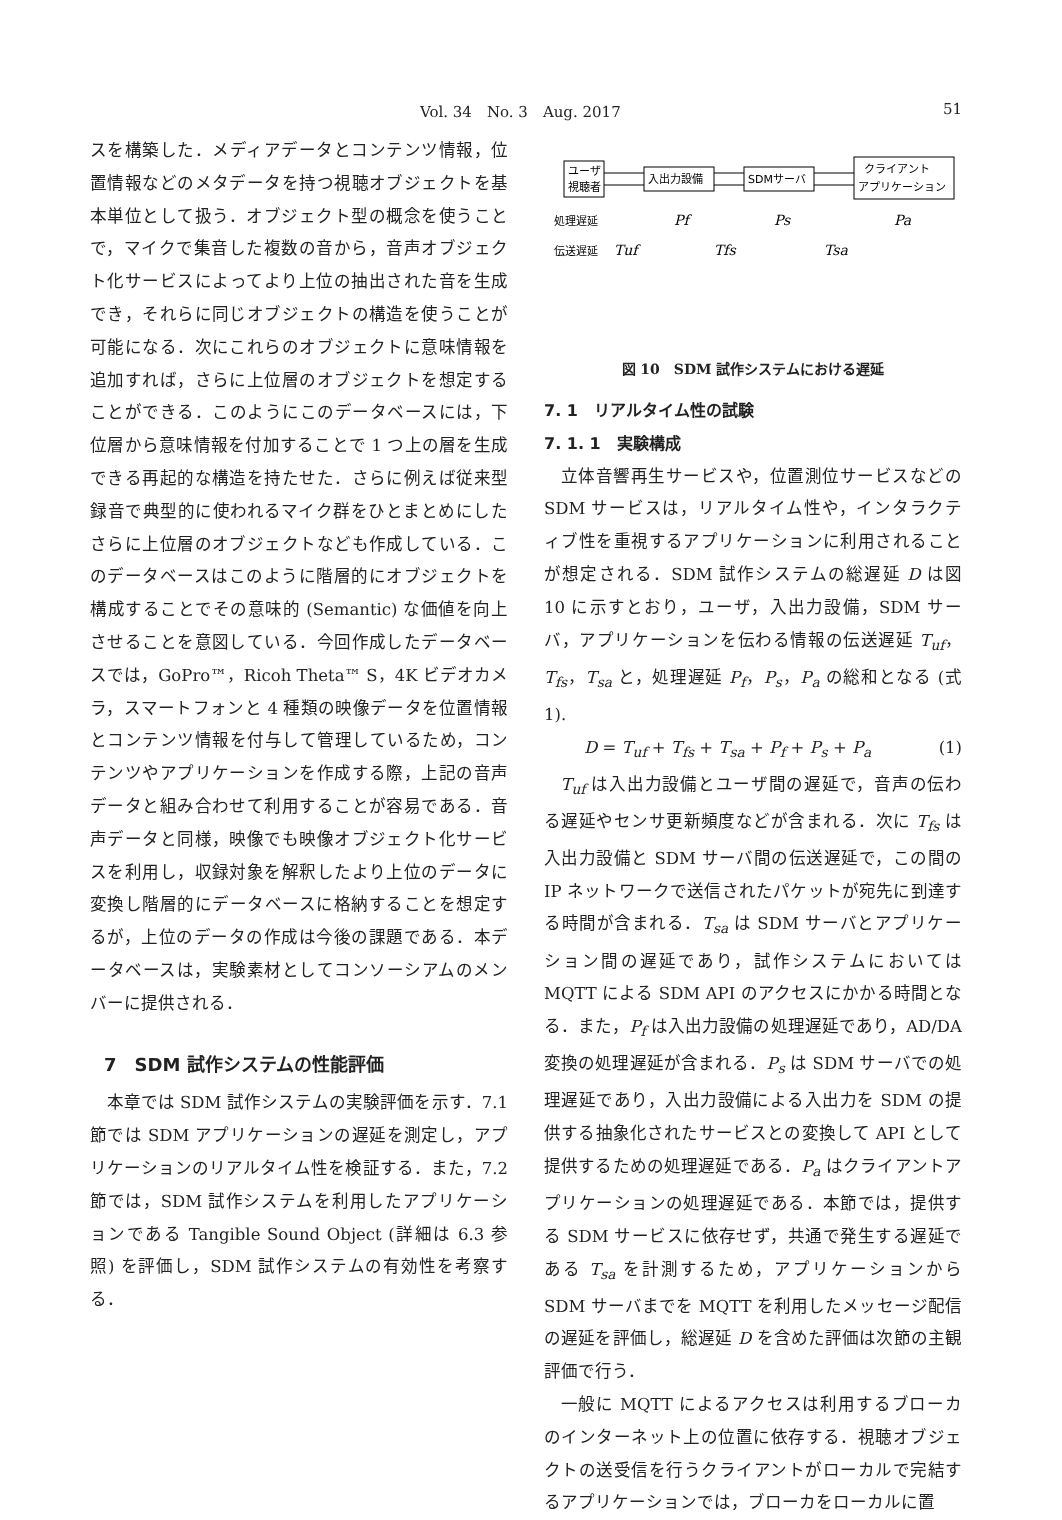Vol. 34　No. 3　Aug. 2017 51
スを構築した．メディアデータとコンテンツ情報，位置情報などのメタデータを持つ視聴オブジェクトを基本単位として扱う．オブジェクト型の概念を使うことで，マイクで集音した複数の音から，音声オブジェクト化サービスによってより上位の抽出された音を生成でき，それらに同じオブジェクトの構造を使うことが可能になる．次にこれらのオブジェクトに意味情報を追加すれば，さらに上位層のオブジェクトを想定することができる．このようにこのデータベースには，下位層から意味情報を付加することで 1 つ上の層を生成できる再起的な構造を持たせた．さらに例えば従来型録音で典型的に使われるマイク群をひとまとめにしたさらに上位層のオブジェクトなども作成している．このデータベースはこのように階層的にオブジェクトを構成することでその意味的 (Semantic) な価値を向上させることを意図している．今回作成したデータベースでは，GoPro™，Ricoh Theta™ S，4K ビデオカメラ，スマートフォンと 4 種類の映像データを位置情報とコンテンツ情報を付与して管理しているため，コンテンツやアプリケーションを作成する際，上記の音声データと組み合わせて利用することが容易である．音声データと同様，映像でも映像オブジェクト化サービスを利用し，収録対象を解釈したより上位のデータに変換し階層的にデータベースに格納することを想定するが，上位のデータの作成は今後の課題である．本データベースは，実験素材としてコンソーシアムのメンバーに提供される．
7　SDM 試作システムの性能評価
本章では SDM 試作システムの実験評価を示す．7.1 節では SDM アプリケーションの遅延を測定し，アプリケーションのリアルタイム性を検証する．また，7.2 節では，SDM 試作システムを利用したアプリケーションである Tangible Sound Object (詳細は 6.3 参照) を評価し，SDM 試作システムの有効性を考察する．
ユーザ
視聴者
入出力設備
SDMサーバ
クライアント
アプリケーション
処理遅延
伝送遅延
Pf
Ps
Pa
Tuf
Tfs
Tsa
図 10　SDM 試作システムにおける遅延
7. 1　リアルタイム性の試験
7. 1. 1　実験構成
立体音響再生サービスや，位置測位サービスなどの SDM サービスは，リアルタイム性や，インタラクティブ性を重視するアプリケーションに利用されることが想定される．SDM 試作システムの総遅延 D は図 10 に示すとおり，ユーザ，入出力設備，SDM サーバ，アプリケーションを伝わる情報の伝送遅延 T<sub>uf</sub>，T<sub>fs</sub>，T<sub>sa</sub> と，処理遅延 P<sub>f</sub>，P<sub>s</sub>，P<sub>a</sub> の総和となる (式 1).
D = T<sub>uf</sub> + T<sub>fs</sub> + T<sub>sa</sub> + P<sub>f</sub> + P<sub>s</sub> + P<sub>a</sub> (1)
T<sub>uf</sub> は入出力設備とユーザ間の遅延で，音声の伝わる遅延やセンサ更新頻度などが含まれる．次に T<sub>fs</sub> は入出力設備と SDM サーバ間の伝送遅延で，この間の IP ネットワークで送信されたパケットが宛先に到達する時間が含まれる．T<sub>sa</sub> は SDM サーバとアプリケーション間の遅延であり，試作システムにおいては MQTT による SDM API のアクセスにかかる時間となる．また，P<sub>f</sub> は入出力設備の処理遅延であり，AD/DA 変換の処理遅延が含まれる．P<sub>s</sub> は SDM サーバでの処理遅延であり，入出力設備による入出力を SDM の提供する抽象化されたサービスとの変換して API として提供するための処理遅延である．P<sub>a</sub> はクライアントアプリケーションの処理遅延である．本節では，提供する SDM サービスに依存せず，共通で発生する遅延である T<sub>sa</sub> を計測するため，アプリケーションから SDM サーバまでを MQTT を利用したメッセージ配信の遅延を評価し，総遅延 D を含めた評価は次節の主観評価で行う．
一般に MQTT によるアクセスは利用するブローカのインターネット上の位置に依存する．視聴オブジェクトの送受信を行うクライアントがローカルで完結するアプリケーションでは，ブローカをローカルに置